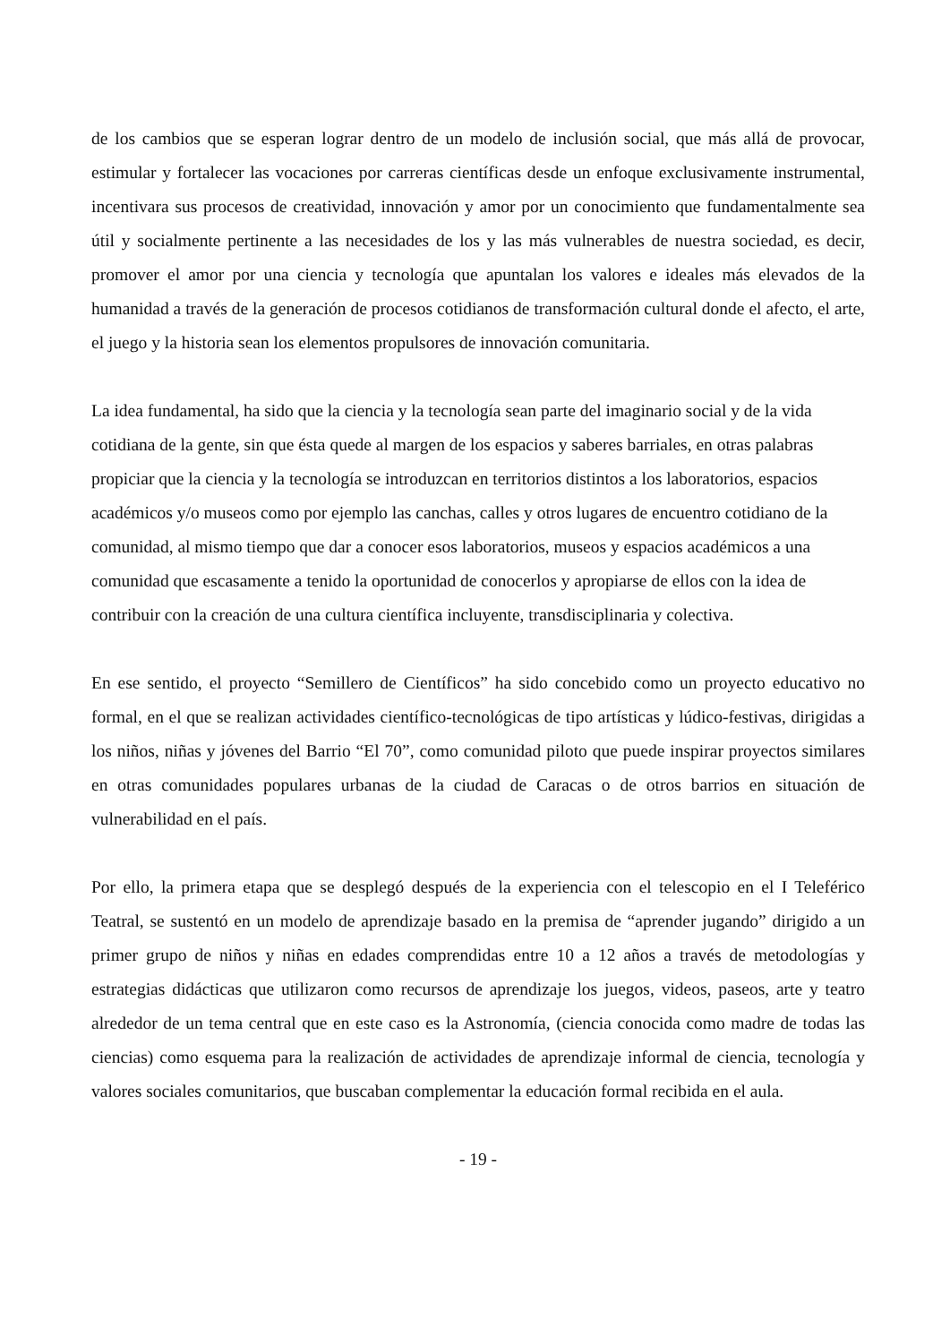de los cambios que se esperan lograr dentro de un modelo de inclusión social, que más allá de provocar, estimular y fortalecer las vocaciones por carreras científicas desde un enfoque exclusivamente instrumental, incentivara sus procesos de creatividad, innovación y amor por un conocimiento que fundamentalmente sea útil y socialmente pertinente a las necesidades de los y las más vulnerables de nuestra sociedad, es decir, promover el amor por una ciencia y tecnología que apuntalan los valores e ideales más elevados de la humanidad a través de la generación de procesos cotidianos de transformación cultural donde el afecto, el arte, el juego y la historia sean los elementos propulsores de innovación comunitaria.
La idea fundamental, ha sido que la ciencia y la tecnología sean parte del imaginario social y de la vida cotidiana de la gente, sin que ésta quede al margen de los espacios y saberes barriales, en otras palabras propiciar que la ciencia y la tecnología se introduzcan en territorios distintos a los laboratorios, espacios académicos y/o museos como por ejemplo las canchas, calles y otros lugares de encuentro cotidiano de la comunidad, al mismo tiempo que dar a conocer esos laboratorios, museos y espacios académicos a una comunidad que escasamente a tenido la oportunidad de conocerlos y apropiarse de ellos con la idea de contribuir con la creación de una cultura científica incluyente, transdisciplinaria y colectiva.
En ese sentido, el proyecto “Semillero de Científicos” ha sido concebido como un proyecto educativo no formal, en el que se realizan actividades científico-tecnológicas de tipo artísticas y lúdico-festivas, dirigidas a los niños, niñas y jóvenes del Barrio “El 70”, como comunidad piloto que puede inspirar proyectos similares en otras comunidades populares urbanas de la ciudad de Caracas o de otros barrios en situación de vulnerabilidad en el país.
Por ello, la primera etapa que se desplegó después de la experiencia con el telescopio en el I Teleférico Teatral, se sustentó en un modelo de aprendizaje basado en la premisa de “aprender jugando” dirigido a un primer grupo de niños y niñas en edades comprendidas entre 10 a 12 años a través de metodologías y estrategias didácticas que utilizaron como recursos de aprendizaje los juegos, videos, paseos, arte y teatro alrededor de un tema central que en este caso es la Astronomía, (ciencia conocida como madre de todas las ciencias) como esquema para la realización de actividades de aprendizaje informal de ciencia, tecnología y valores sociales comunitarios, que buscaban complementar la educación formal recibida en el aula.
- 19 -